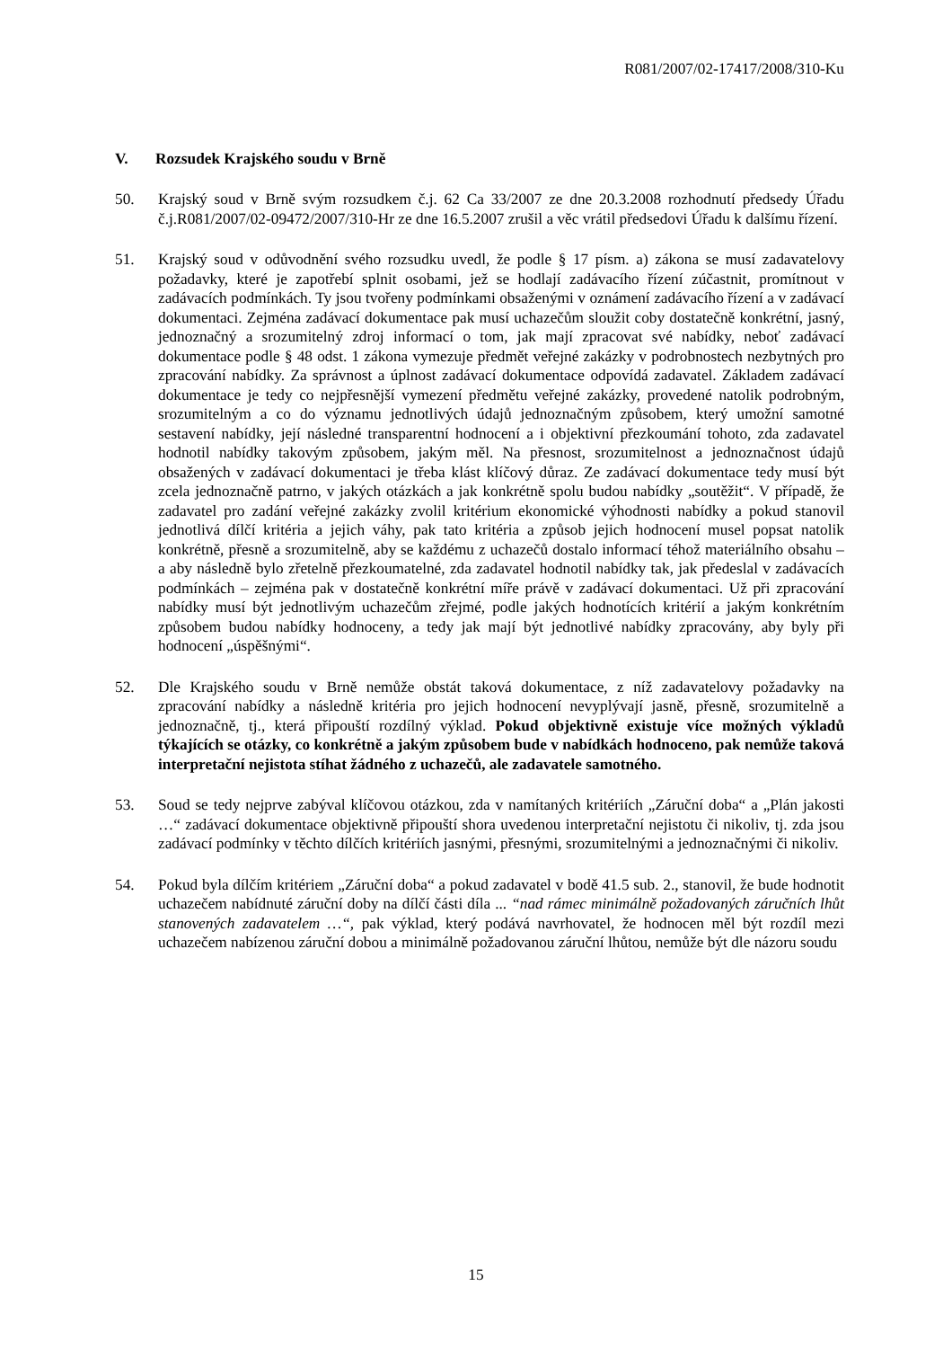R081/2007/02-17417/2008/310-Ku
V. Rozsudek Krajského soudu v Brně
50. Krajský soud v Brně svým rozsudkem č.j. 62 Ca 33/2007 ze dne 20.3.2008 rozhodnutí předsedy Úřadu č.j.R081/2007/02-09472/2007/310-Hr ze dne 16.5.2007 zrušil a věc vrátil předsedovi Úřadu k dalšímu řízení.
51. Krajský soud v odůvodnění svého rozsudku uvedl, že podle § 17 písm. a) zákona se musí zadavatelovy požadavky, které je zapotřebí splnit osobami, jež se hodlají zadávacího řízení zúčastnit, promítnout v zadávacích podmínkách. Ty jsou tvořeny podmínkami obsaženými v oznámení zadávacího řízení a v zadávací dokumentaci. Zejména zadávací dokumentace pak musí uchazečům sloužit coby dostatečně konkrétní, jasný, jednoznačný a srozumitelný zdroj informací o tom, jak mají zpracovat své nabídky, neboť zadávací dokumentace podle § 48 odst. 1 zákona vymezuje předmět veřejné zakázky v podrobnostech nezbytných pro zpracování nabídky. Za správnost a úplnost zadávací dokumentace odpovídá zadavatel. Základem zadávací dokumentace je tedy co nejpřesnější vymezení předmětu veřejné zakázky, provedené natolik podrobným, srozumitelným a co do významu jednotlivých údajů jednoznačným způsobem, který umožní samotné sestavení nabídky, její následné transparentní hodnocení a i objektivní přezkoumání tohoto, zda zadavatel hodnotil nabídky takovým způsobem, jakým měl. Na přesnost, srozumitelnost a jednoznačnost údajů obsažených v zadávací dokumentaci je třeba klást klíčový důraz. Ze zadávací dokumentace tedy musí být zcela jednoznačně patrno, v jakých otázkách a jak konkrétně spolu budou nabídky „soutěžit“. V případě, že zadavatel pro zadání veřejné zakázky zvolil kritérium ekonomické výhodnosti nabídky a pokud stanovil jednotlivá dílčí kritéria a jejich váhy, pak tato kritéria a způsob jejich hodnocení musel popsat natolik konkrétně, přesně a srozumitelně, aby se každému z uchazečů dostalo informací téhož materiálního obsahu – a aby následně bylo zřetelně přezkoumatelné, zda zadavatel hodnotil nabídky tak, jak předeslal v zadávacích podmínkách – zejména pak v dostatečně konkrétní míře právě v zadávací dokumentaci. Už při zpracování nabídky musí být jednotlivým uchazečům zřejmé, podle jakých hodnotících kritérií a jakým konkrétním způsobem budou nabídky hodnoceny, a tedy jak mají být jednotlivé nabídky zpracovány, aby byly při hodnocení „úspěšnými“.
52. Dle Krajského soudu v Brně nemůže obstát taková dokumentace, z níž zadavatelovy požadavky na zpracování nabídky a následně kritéria pro jejich hodnocení nevyplývají jasně, přesně, srozumitelně a jednoznačně, tj., která připouští rozdílný výklad. Pokud objektivně existuje více možných výkladů týkajících se otázky, co konkrétně a jakým způsobem bude v nabídkách hodnoceno, pak nemůže taková interpretační nejistota stíhat žádného z uchazečů, ale zadavatele samotného.
53. Soud se tedy nejprve zabýval klíčovou otázkou, zda v namítaných kritériích „Záruční doba“ a „Plán jakosti …“ zadávací dokumentace objektivně připouští shora uvedenou interpretační nejistotu či nikoliv, tj. zda jsou zadávací podmínky v těchto dílčích kritériích jasnými, přesnými, srozumitelnými a jednoznačnými či nikoliv.
54. Pokud byla dílčím kritériem „Záruční doba“ a pokud zadavatel v bodě 41.5 sub. 2., stanovil, že bude hodnotit uchazečem nabídnuté záruční doby na dílčí části díla ... “nad rámec minimálně požadovaných záručních lhůt stanovených zadavatelem …“, pak výklad, který podává navrhovatel, že hodnocen měl být rozdíl mezi uchazečem nabízenou záruční dobou a minimálně požadovanou záruční lhůtou, nemůže být dle názoru soudu
15